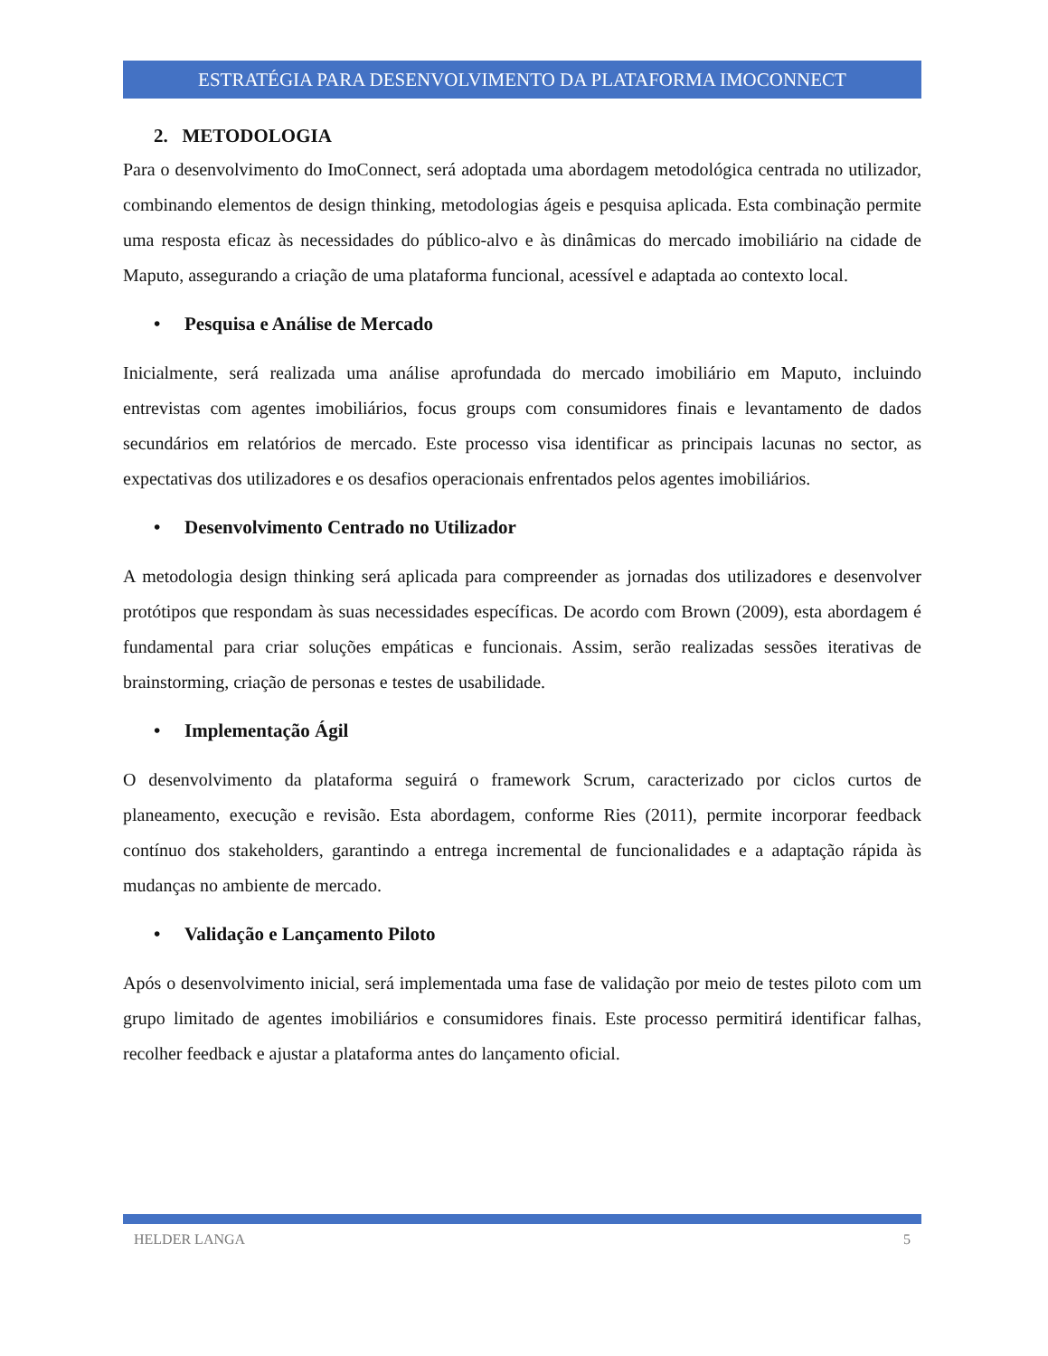ESTRATÉGIA PARA DESENVOLVIMENTO DA PLATAFORMA IMOCONNECT
2. METODOLOGIA
Para o desenvolvimento do ImoConnect, será adoptada uma abordagem metodológica centrada no utilizador, combinando elementos de design thinking, metodologias ágeis e pesquisa aplicada. Esta combinação permite uma resposta eficaz às necessidades do público-alvo e às dinâmicas do mercado imobiliário na cidade de Maputo, assegurando a criação de uma plataforma funcional, acessível e adaptada ao contexto local.
• Pesquisa e Análise de Mercado
Inicialmente, será realizada uma análise aprofundada do mercado imobiliário em Maputo, incluindo entrevistas com agentes imobiliários, focus groups com consumidores finais e levantamento de dados secundários em relatórios de mercado. Este processo visa identificar as principais lacunas no sector, as expectativas dos utilizadores e os desafios operacionais enfrentados pelos agentes imobiliários.
• Desenvolvimento Centrado no Utilizador
A metodologia design thinking será aplicada para compreender as jornadas dos utilizadores e desenvolver protótipos que respondam às suas necessidades específicas. De acordo com Brown (2009), esta abordagem é fundamental para criar soluções empáticas e funcionais. Assim, serão realizadas sessões iterativas de brainstorming, criação de personas e testes de usabilidade.
• Implementação Ágil
O desenvolvimento da plataforma seguirá o framework Scrum, caracterizado por ciclos curtos de planeamento, execução e revisão. Esta abordagem, conforme Ries (2011), permite incorporar feedback contínuo dos stakeholders, garantindo a entrega incremental de funcionalidades e a adaptação rápida às mudanças no ambiente de mercado.
• Validação e Lançamento Piloto
Após o desenvolvimento inicial, será implementada uma fase de validação por meio de testes piloto com um grupo limitado de agentes imobiliários e consumidores finais. Este processo permitirá identificar falhas, recolher feedback e ajustar a plataforma antes do lançamento oficial.
HELDER LANGA 5